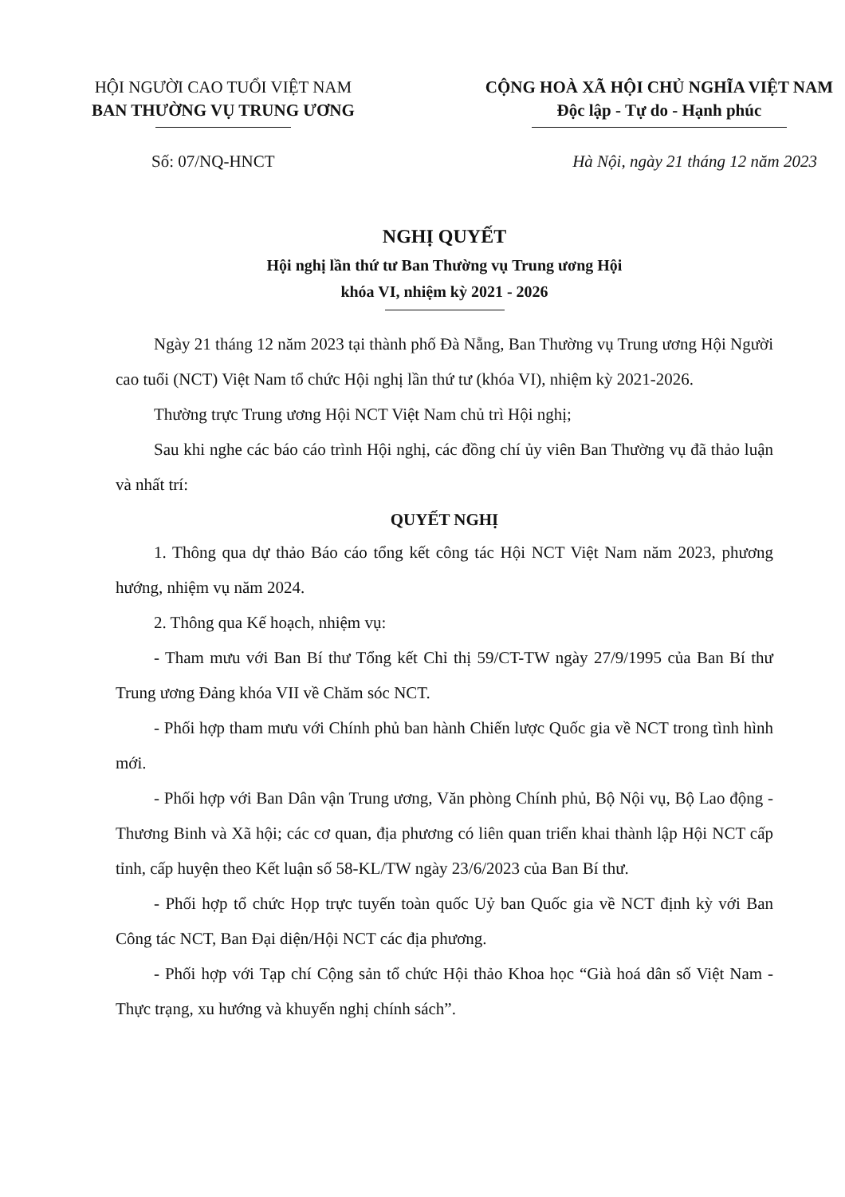HỘI NGƯỜI CAO TUỔI VIỆT NAM
BAN THƯỜNG VỤ TRUNG ƯƠNG
CỘNG HOÀ XÃ HỘI CHỦ NGHĨA VIỆT NAM
Độc lập - Tự do - Hạnh phúc
Số: 07/NQ-HNCT Hà Nội, ngày 21 tháng 12 năm 2023
NGHỊ QUYẾT
Hội nghị lần thứ tư Ban Thường vụ Trung ương Hội
khóa VI, nhiệm kỳ 2021 - 2026
Ngày 21 tháng 12 năm 2023 tại thành phố Đà Nẵng, Ban Thường vụ Trung ương Hội Người cao tuổi (NCT) Việt Nam tổ chức Hội nghị lần thứ tư (khóa VI), nhiệm kỳ 2021-2026.
Thường trực Trung ương Hội NCT Việt Nam chủ trì Hội nghị;
Sau khi nghe các báo cáo trình Hội nghị, các đồng chí ủy viên Ban Thường vụ đã thảo luận và nhất trí:
QUYẾT NGHỊ
1. Thông qua dự thảo Báo cáo tổng kết công tác Hội NCT Việt Nam năm 2023, phương hướng, nhiệm vụ năm 2024.
2. Thông qua Kế hoạch, nhiệm vụ:
- Tham mưu với Ban Bí thư Tổng kết Chỉ thị 59/CT-TW ngày 27/9/1995 của Ban Bí thư Trung ương Đảng khóa VII về Chăm sóc NCT.
- Phối hợp tham mưu với Chính phủ ban hành Chiến lược Quốc gia về NCT trong tình hình mới.
- Phối hợp với Ban Dân vận Trung ương, Văn phòng Chính phủ, Bộ Nội vụ, Bộ Lao động - Thương Binh và Xã hội; các cơ quan, địa phương có liên quan triển khai thành lập Hội NCT cấp tỉnh, cấp huyện theo Kết luận số 58-KL/TW ngày 23/6/2023 của Ban Bí thư.
- Phối hợp tổ chức Họp trực tuyến toàn quốc Uỷ ban Quốc gia về NCT định kỳ với Ban Công tác NCT, Ban Đại diện/Hội NCT các địa phương.
- Phối hợp với Tạp chí Cộng sản tổ chức Hội thảo Khoa học “Già hoá dân số Việt Nam - Thực trạng, xu hướng và khuyến nghị chính sách”.